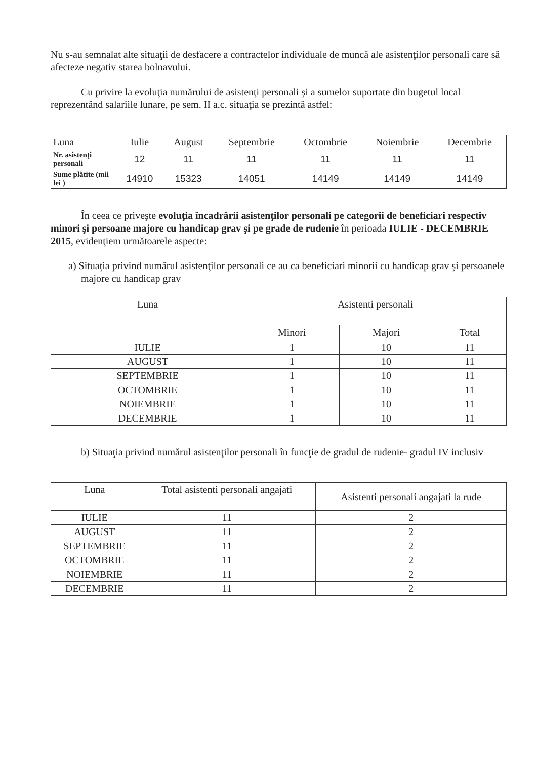Nu s-au semnalat alte situaţii de desfacere a contractelor individuale de muncă ale asistenţilor personali care să afecteze negativ starea bolnavului.
Cu privire la evoluţia numărului de asistenţi personali şi a sumelor suportate din bugetul local reprezentând salariile lunare, pe sem. II a.c. situaţia se prezintă astfel:
| Luna | Iulie | August | Septembrie | Octombrie | Noiembrie | Decembrie |
| --- | --- | --- | --- | --- | --- | --- |
| Nr. asistenţi personali | 12 | 11 | 11 | 11 | 11 | 11 |
| Sume plătite (mii lei ) | 14910 | 15323 | 14051 | 14149 | 14149 | 14149 |
În ceea ce priveşte evoluţia încadrării asistenţilor personali pe categorii de beneficiari respectiv minori şi persoane majore cu handicap grav şi pe grade de rudenie în perioada IULIE - DECEMBRIE 2015, evidenţiem următoarele aspecte:
a) Situaţia privind numărul asistenţilor personali ce au ca beneficiari minorii cu handicap grav şi persoanele majore cu handicap grav
| Luna | Asistenti personali | | |
| --- | --- | --- | --- |
| | Minori | Majori | Total |
| IULIE | 1 | 10 | 11 |
| AUGUST | 1 | 10 | 11 |
| SEPTEMBRIE | 1 | 10 | 11 |
| OCTOMBRIE | 1 | 10 | 11 |
| NOIEMBRIE | 1 | 10 | 11 |
| DECEMBRIE | 1 | 10 | 11 |
b) Situaţia privind numărul asistenţilor personali în funcţie de gradul de rudenie- gradul IV inclusiv
| Luna | Total asistenti personali angajati | Asistenti personali angajati la rude |
| --- | --- | --- |
| IULIE | 11 | 2 |
| AUGUST | 11 | 2 |
| SEPTEMBRIE | 11 | 2 |
| OCTOMBRIE | 11 | 2 |
| NOIEMBRIE | 11 | 2 |
| DECEMBRIE | 11 | 2 |